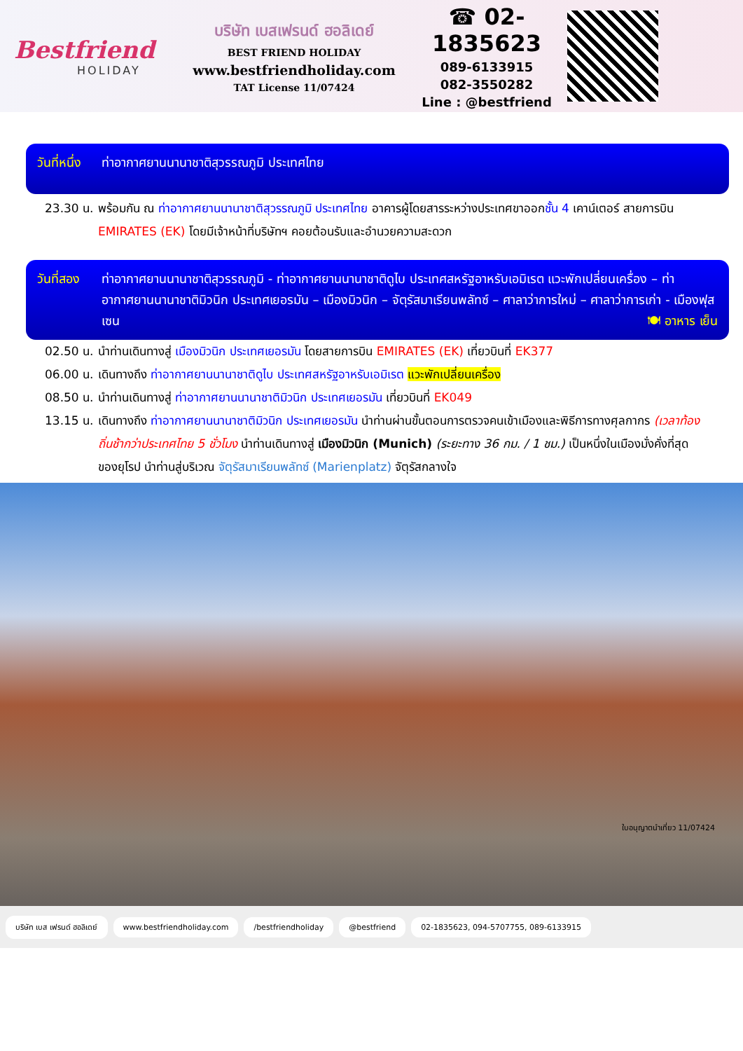Bestfriend
HOLIDAY
บริษัท เบสเฟรนด์ ฮอลิเดย์
BEST FRIEND HOLIDAY
www.bestfriendholiday.com
TAT License 11/07424
☎ 02-1835623
089-6133915
082-3550282
Line : @bestfriend
วันที่หนึ่ง ท่าอากาศยานนานาชาติสุวรรณภูมิ ประเทศไทย
23.30 น. พร้อมกัน ณ ท่าอากาศยานนานาชาติสุวรรณภูมิ ประเทศไทย อาคารผู้โดยสารระหว่างประเทศขาออกชั้น 4 เคาน์เตอร์ สายการบิน EMIRATES (EK) โดยมีเจ้าหน้าที่บริษัทฯ คอยต้อนรับและอำนวยความสะดวก
วันที่สอง ท่าอากาศยานนานาชาติสุวรรณภูมิ - ท่าอากาศยานนานาชาติดูไบ ประเทศสหรัฐอาหรับเอมิเรต แวะพักเปลี่ยนเครื่อง – ท่าอากาศยานนานาชาติมิวนิก ประเทศเยอรมัน – เมืองมิวนิก – จัตุรัสมาเรียนพลัทซ์ – ศาลาว่าการใหม่ – ศาลาว่าการเก่า - เมืองฟุสเซน 🍽 อาหาร เย็น
02.50 น. นำท่านเดินทางสู่ เมืองมิวนิก ประเทศเยอรมัน โดยสายการบิน EMIRATES (EK) เที่ยวบินที่ EK377
06.00 น. เดินทางถึง ท่าอากาศยานนานาชาติดูไบ ประเทศสหรัฐอาหรับเอมิเรต แวะพักเปลี่ยนเครื่อง
08.50 น. นำท่านเดินทางสู่ ท่าอากาศยานนานาชาติมิวนิก ประเทศเยอรมัน เที่ยวบินที่ EK049
13.15 น. เดินทางถึง ท่าอากาศยานนานาชาติมิวนิก ประเทศเยอรมัน นำท่านผ่านขั้นตอนการตรวจคนเข้าเมืองและพิธีการทางศุลกากร (เวลาท้องถิ่นช้ากว่าประเทศไทย 5 ชั่วโมง นำท่านเดินทางสู่ เมืองมิวนิก (Munich) (ระยะทาง 36 กม. / 1 ชม.) เป็นหนึ่งในเมืองมั่งคั่งที่สุดของยุโรป นำท่านสู่บริเวณ จัตุรัสมาเรียนพลัทซ์ (Marienplatz) จัตุรัสกลางใจ
ใบอนุญาตนำเที่ยว 11/07424
บริษัท เบส เฟรนด์ ฮอลิเดย์ www.bestfriendholiday.com /bestfriendholiday @bestfriend 02-1835623, 094-5707755, 089-6133915